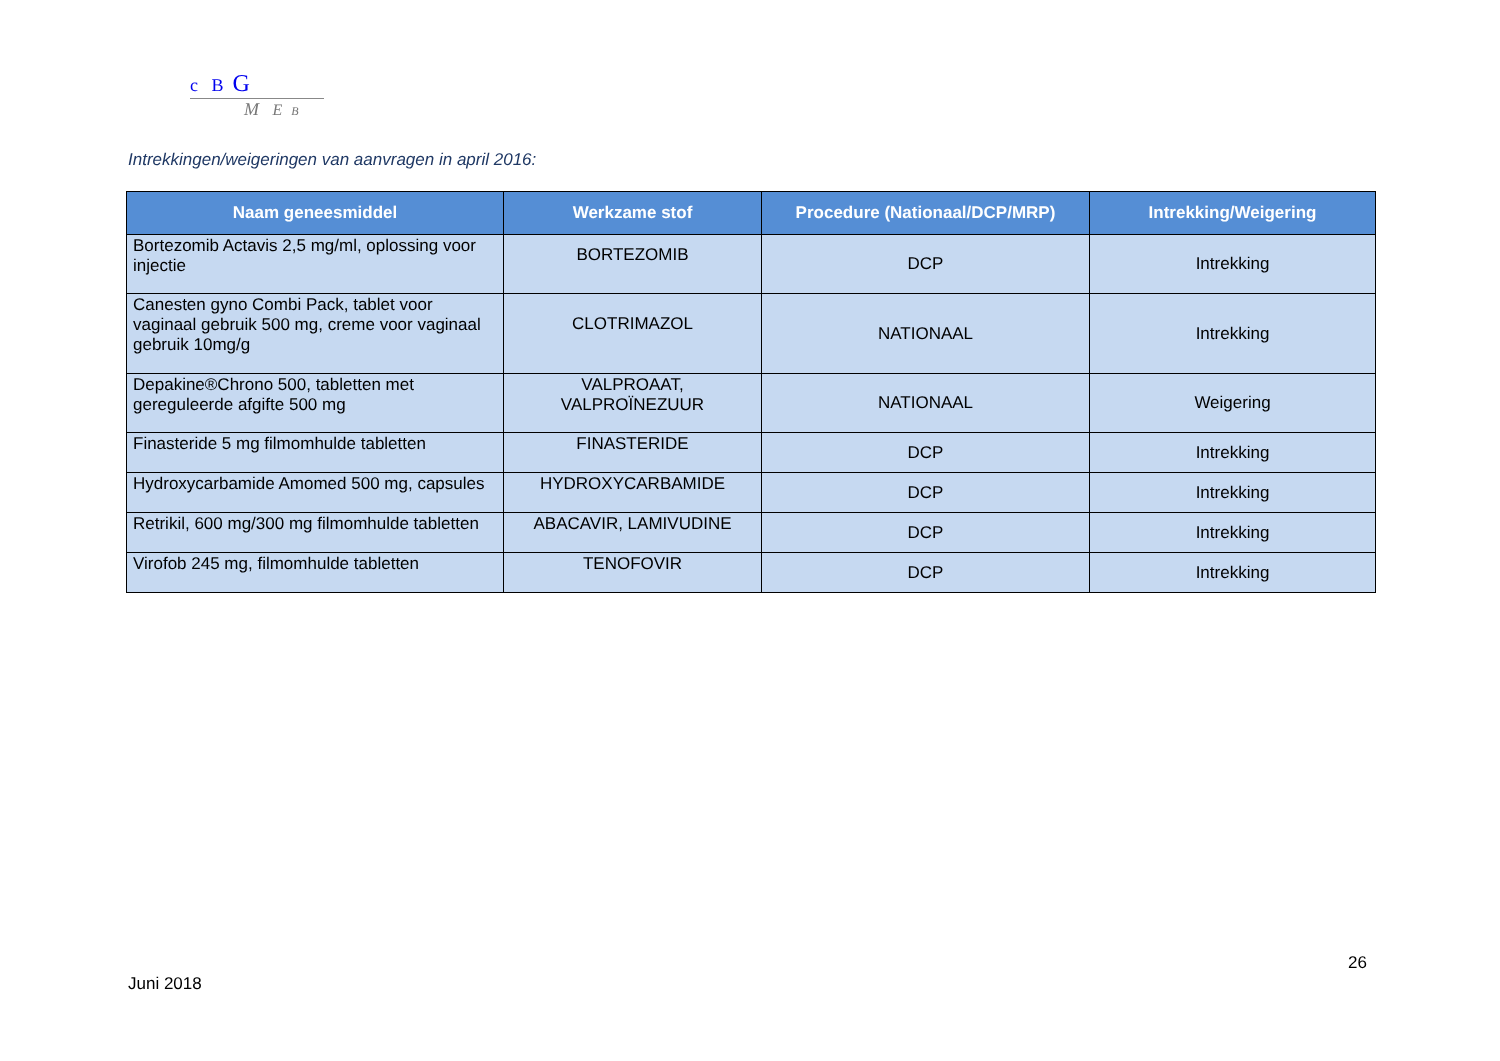c B G
M E B
Intrekkingen/weigeringen van aanvragen in april 2016:
| Naam geneesmiddel | Werkzame stof | Procedure (Nationaal/DCP/MRP) | Intrekking/Weigering |
| --- | --- | --- | --- |
| Bortezomib Actavis 2,5 mg/ml, oplossing voor injectie | BORTEZOMIB | DCP | Intrekking |
| Canesten gyno Combi Pack, tablet voor vaginaal gebruik 500 mg, creme voor vaginaal gebruik 10mg/g | CLOTRIMAZOL | NATIONAAL | Intrekking |
| Depakine®Chrono 500, tabletten met gereguleerde afgifte 500 mg | VALPROAAT, VALPROÏNEZUUR | NATIONAAL | Weigering |
| Finasteride 5 mg filmomhulde tabletten | FINASTERIDE | DCP | Intrekking |
| Hydroxycarbamide Amomed 500 mg, capsules | HYDROXYCARBAMIDE | DCP | Intrekking |
| Retrikil, 600 mg/300 mg filmomhulde tabletten | ABACAVIR, LAMIVUDINE | DCP | Intrekking |
| Virofob 245 mg, filmomhulde tabletten | TENOFOVIR | DCP | Intrekking |
26
Juni 2018